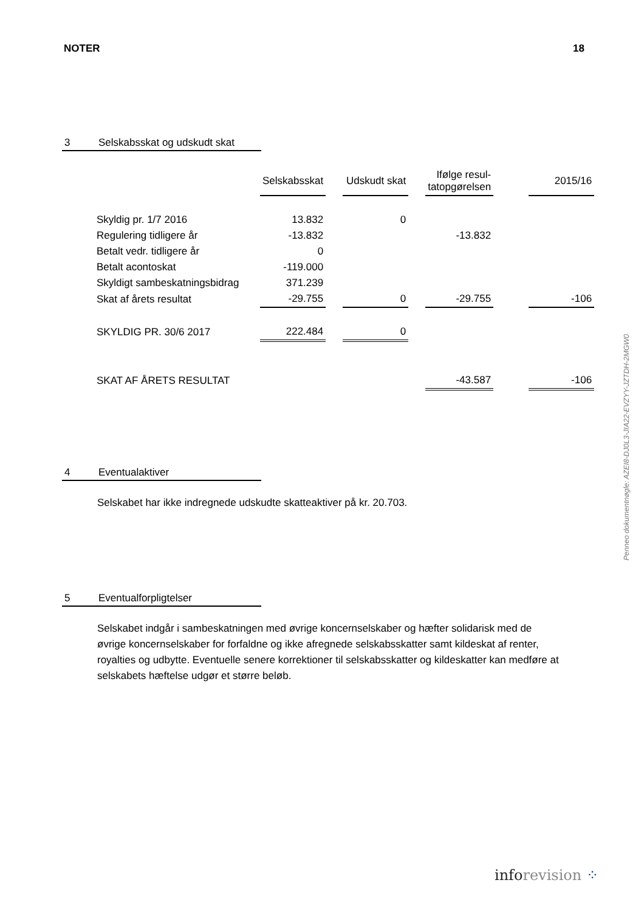NOTER 18
3 Selskabsskat og udskudt skat
| | Selskabsskat | | Udskudt skat | | Ifølge resul- tatopgørelsen | | 2015/16 |
| --- | --- | --- | --- | --- | --- | --- | --- |
| Skyldig pr. 1/7 2016 | 13.832 | | 0 | | | | |
| Regulering tidligere år | -13.832 | | | | -13.832 | | |
| Betalt vedr. tidligere år | 0 | | | | | | |
| Betalt acontoskat | -119.000 | | | | | | |
| Skyldigt sambeskatningsbidrag | 371.239 | | | | | | |
| Skat af årets resultat | -29.755 | | 0 | | -29.755 | | -106 |
| SKYLDIG PR. 30/6 2017 | 222.484 | | 0 | | | | |
| SKAT AF ÅRETS RESULTAT | | | | | -43.587 | | -106 |
4 Eventualaktiver
Selskabet har ikke indregnede udskudte skatteaktiver på kr. 20.703.
5 Eventualforpligtelser
Selskabet indgår i sambeskatningen med øvrige koncernselskaber og hæfter solidarisk med de øvrige koncernselskaber for forfaldne og ikke afregnede selskabsskatter samt kildeskat af renter, royalties og udbytte. Eventuelle senere korrektioner til selskabsskatter og kildeskatter kan medføre at selskabets hæftelse udgør et større beløb.
Penneo dokumentnøgle: AZEI8-DJ0L3-JIA22-EVZYY-JZTDH-2MGW0
info revision ⁘